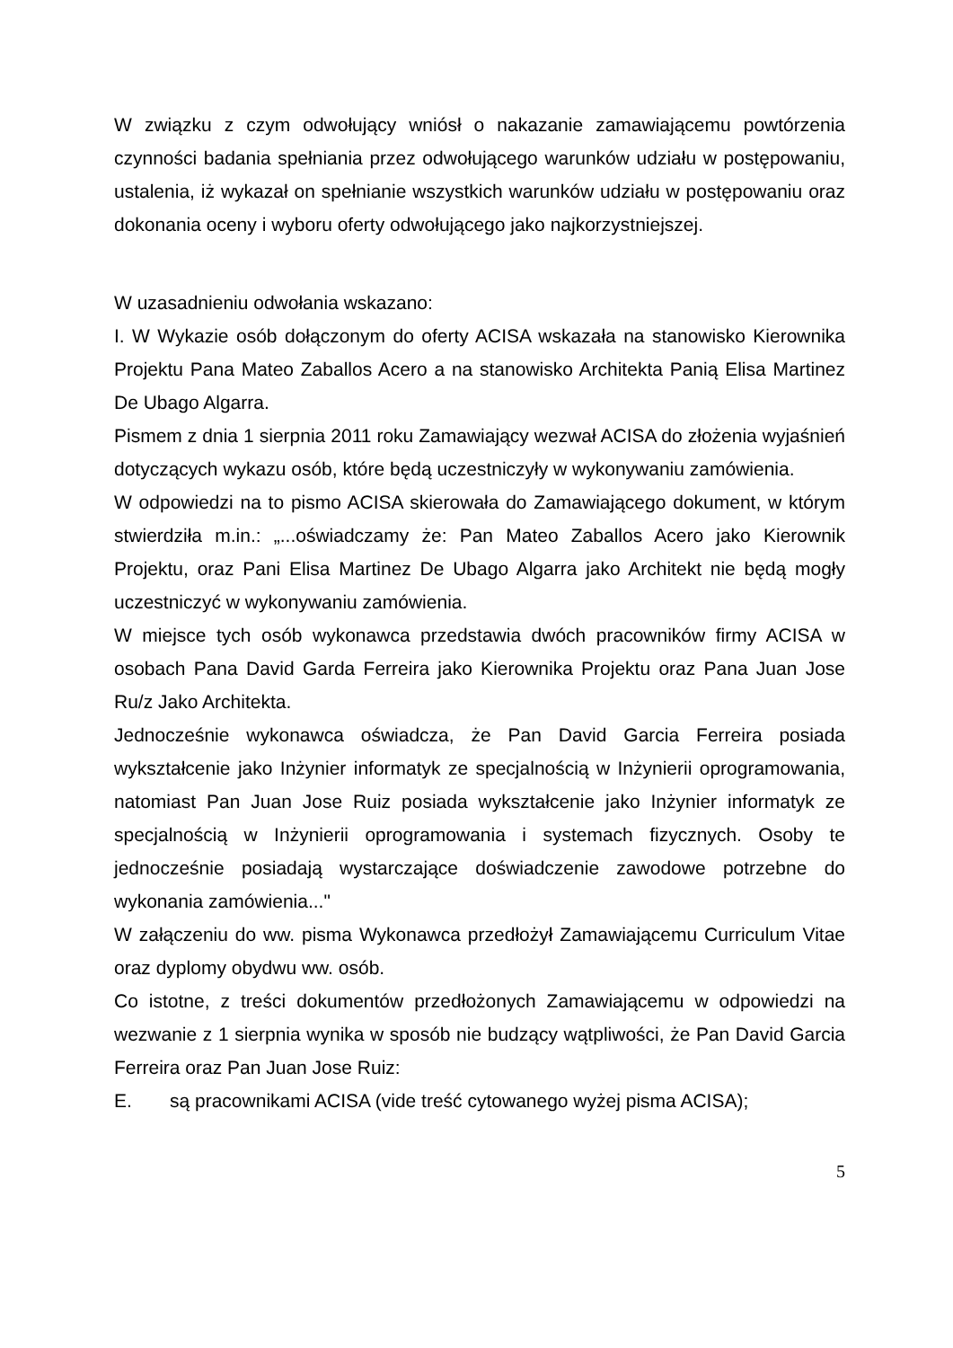W związku z czym odwołujący wniósł o nakazanie zamawiającemu powtórzenia czynności badania spełniania przez odwołującego warunków udziału w postępowaniu, ustalenia, iż wykazał on spełnianie wszystkich warunków udziału w postępowaniu oraz dokonania oceny i wyboru oferty odwołującego jako najkorzystniejszej.
W uzasadnieniu odwołania wskazano:
I. W Wykazie osób dołączonym do oferty ACISA wskazała na stanowisko Kierownika Projektu Pana Mateo Zaballos Acero a na stanowisko Architekta Panią Elisa Martinez De Ubago Algarra.
Pismem z dnia 1 sierpnia 2011 roku Zamawiający wezwał ACISA do złożenia wyjaśnień dotyczących wykazu osób, które będą uczestniczyły w wykonywaniu zamówienia.
W odpowiedzi na to pismo ACISA skierowała do Zamawiającego dokument, w którym stwierdziła m.in.: „...oświadczamy że: Pan Mateo Zaballos Acero jako Kierownik Projektu, oraz Pani Elisa Martinez De Ubago Algarra jako Architekt nie będą mogły uczestniczyć w wykonywaniu zamówienia.
W miejsce tych osób wykonawca przedstawia dwóch pracowników firmy ACISA w osobach Pana David Garda Ferreira jako Kierownika Projektu oraz Pana Juan Jose Ru/z Jako Architekta.
Jednocześnie wykonawca oświadcza, że Pan David Garcia Ferreira posiada wykształcenie jako Inżynier informatyk ze specjalnością w Inżynierii oprogramowania, natomiast Pan Juan Jose Ruiz posiada wykształcenie jako Inżynier informatyk ze specjalnością w Inżynierii oprogramowania i systemach fizycznych. Osoby te jednocześnie posiadają wystarczające doświadczenie zawodowe potrzebne do wykonania zamówienia..."
W załączeniu do ww. pisma Wykonawca przedłożył Zamawiającemu Curriculum Vitae oraz dyplomy obydwu ww. osób.
Co istotne, z treści dokumentów przedłożonych Zamawiającemu w odpowiedzi na wezwanie z 1 sierpnia wynika w sposób nie budzący wątpliwości, że Pan David Garcia Ferreira oraz Pan Juan Jose Ruiz:
E. są pracownikami ACISA (vide treść cytowanego wyżej pisma ACISA);
5